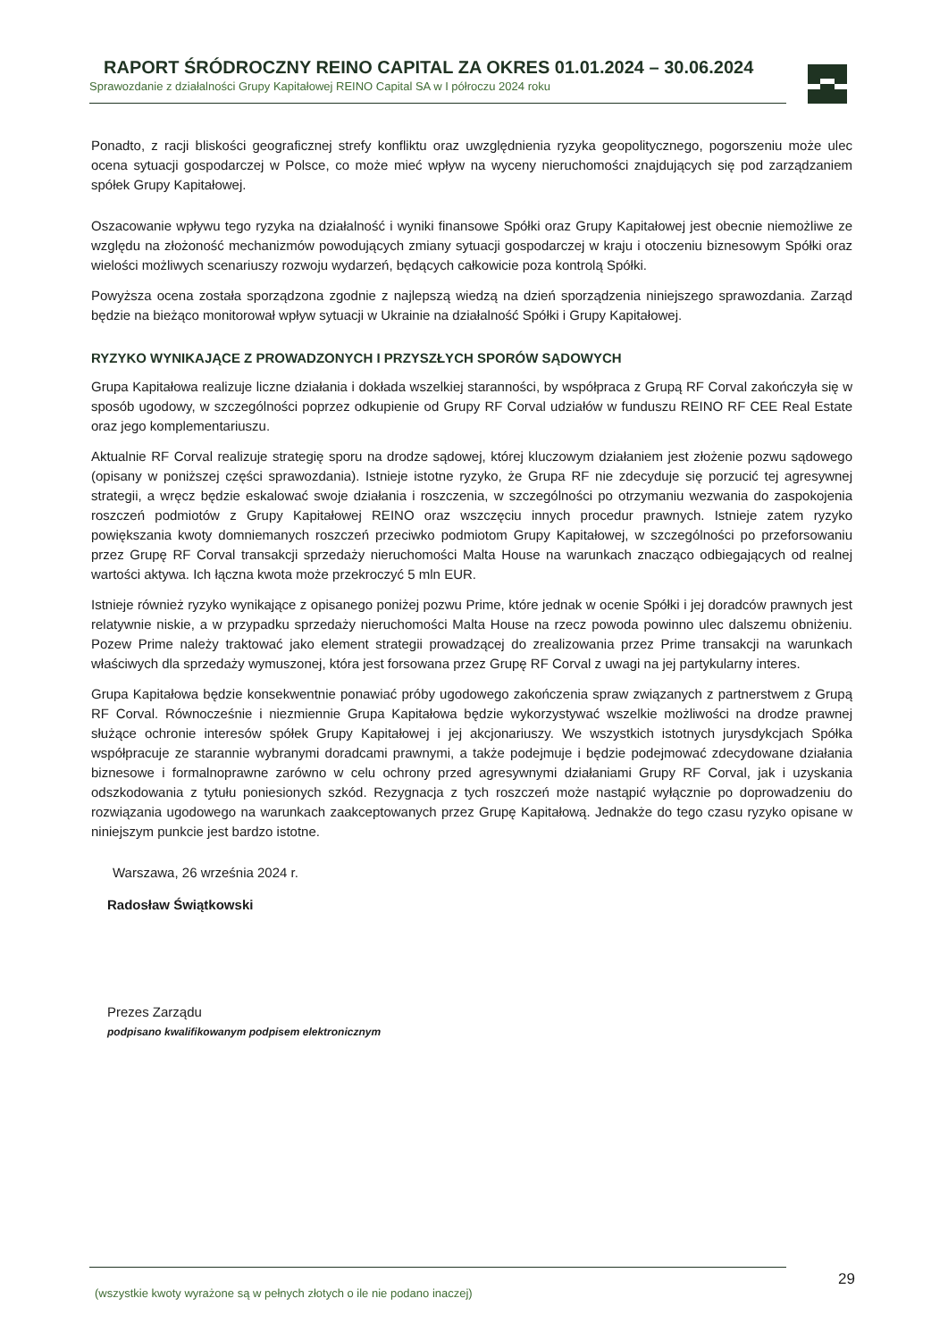RAPORT ŚRÓDROCZNY REINO CAPITAL ZA OKRES 01.01.2024 – 30.06.2024
Sprawozdanie z działalności Grupy Kapitałowej REINO Capital SA w I półroczu 2024 roku
Ponadto, z racji bliskości geograficznej strefy konfliktu oraz uwzględnienia ryzyka geopolitycznego, pogorszeniu może ulec ocena sytuacji gospodarczej w Polsce, co może mieć wpływ na wyceny nieruchomości znajdujących się pod zarządzaniem spółek Grupy Kapitałowej.
Oszacowanie wpływu tego ryzyka na działalność i wyniki finansowe Spółki oraz Grupy Kapitałowej jest obecnie niemożliwe ze względu na złożoność mechanizmów powodujących zmiany sytuacji gospodarczej w kraju i otoczeniu biznesowym Spółki oraz wielości możliwych scenariuszy rozwoju wydarzeń, będących całkowicie poza kontrolą Spółki.
Powyższa ocena została sporządzona zgodnie z najlepszą wiedzą na dzień sporządzenia niniejszego sprawozdania. Zarząd będzie na bieżąco monitorował wpływ sytuacji w Ukrainie na działalność Spółki i Grupy Kapitałowej.
RYZYKO WYNIKAJĄCE Z PROWADZONYCH I PRZYSZŁYCH SPORÓW SĄDOWYCH
Grupa Kapitałowa realizuje liczne działania i dokłada wszelkiej staranności, by współpraca z Grupą RF Corval zakończyła się w sposób ugodowy, w szczególności poprzez odkupienie od Grupy RF Corval udziałów w funduszu REINO RF CEE Real Estate oraz jego komplementariuszu.
Aktualnie RF Corval realizuje strategię sporu na drodze sądowej, której kluczowym działaniem jest złożenie pozwu sądowego (opisany w poniższej części sprawozdania). Istnieje istotne ryzyko, że Grupa RF nie zdecyduje się porzucić tej agresywnej strategii, a wręcz będzie eskalować swoje działania i roszczenia, w szczególności po otrzymaniu wezwania do zaspokojenia roszczeń podmiotów z Grupy Kapitałowej REINO oraz wszczęciu innych procedur prawnych. Istnieje zatem ryzyko powiększania kwoty domniemanych roszczeń przeciwko podmiotom Grupy Kapitałowej, w szczególności po przeforsowaniu przez Grupę RF Corval transakcji sprzedaży nieruchomości Malta House na warunkach znacząco odbiegających od realnej wartości aktywa. Ich łączna kwota może przekroczyć 5 mln EUR.
Istnieje również ryzyko wynikające z opisanego poniżej pozwu Prime, które jednak w ocenie Spółki i jej doradców prawnych jest relatywnie niskie, a w przypadku sprzedaży nieruchomości Malta House na rzecz powoda powinno ulec dalszemu obniżeniu. Pozew Prime należy traktować jako element strategii prowadzącej do zrealizowania przez Prime transakcji na warunkach właściwych dla sprzedaży wymuszonej, która jest forsowana przez Grupę RF Corval z uwagi na jej partykularny interes.
Grupa Kapitałowa będzie konsekwentnie ponawiać próby ugodowego zakończenia spraw związanych z partnerstwem z Grupą RF Corval. Równocześnie i niezmiennie Grupa Kapitałowa będzie wykorzystywać wszelkie możliwości na drodze prawnej służące ochronie interesów spółek Grupy Kapitałowej i jej akcjonariuszy. We wszystkich istotnych jurysdykcjach Spółka współpracuje ze starannie wybranymi doradcami prawnymi, a także podejmuje i będzie podejmować zdecydowane działania biznesowe i formalnoprawne zarówno w celu ochrony przed agresywnymi działaniami Grupy RF Corval, jak i uzyskania odszkodowania z tytułu poniesionych szkód. Rezygnacja z tych roszczeń może nastąpić wyłącznie po doprowadzeniu do rozwiązania ugodowego na warunkach zaakceptowanych przez Grupę Kapitałową. Jednakże do tego czasu ryzyko opisane w niniejszym punkcie jest bardzo istotne.
Warszawa, 26 września 2024 r.
Radosław Świątkowski
Prezes Zarządu
podpisano kwalifikowanym podpisem elektronicznym
29
(wszystkie kwoty wyrażone są w pełnych złotych o ile nie podano inaczej)